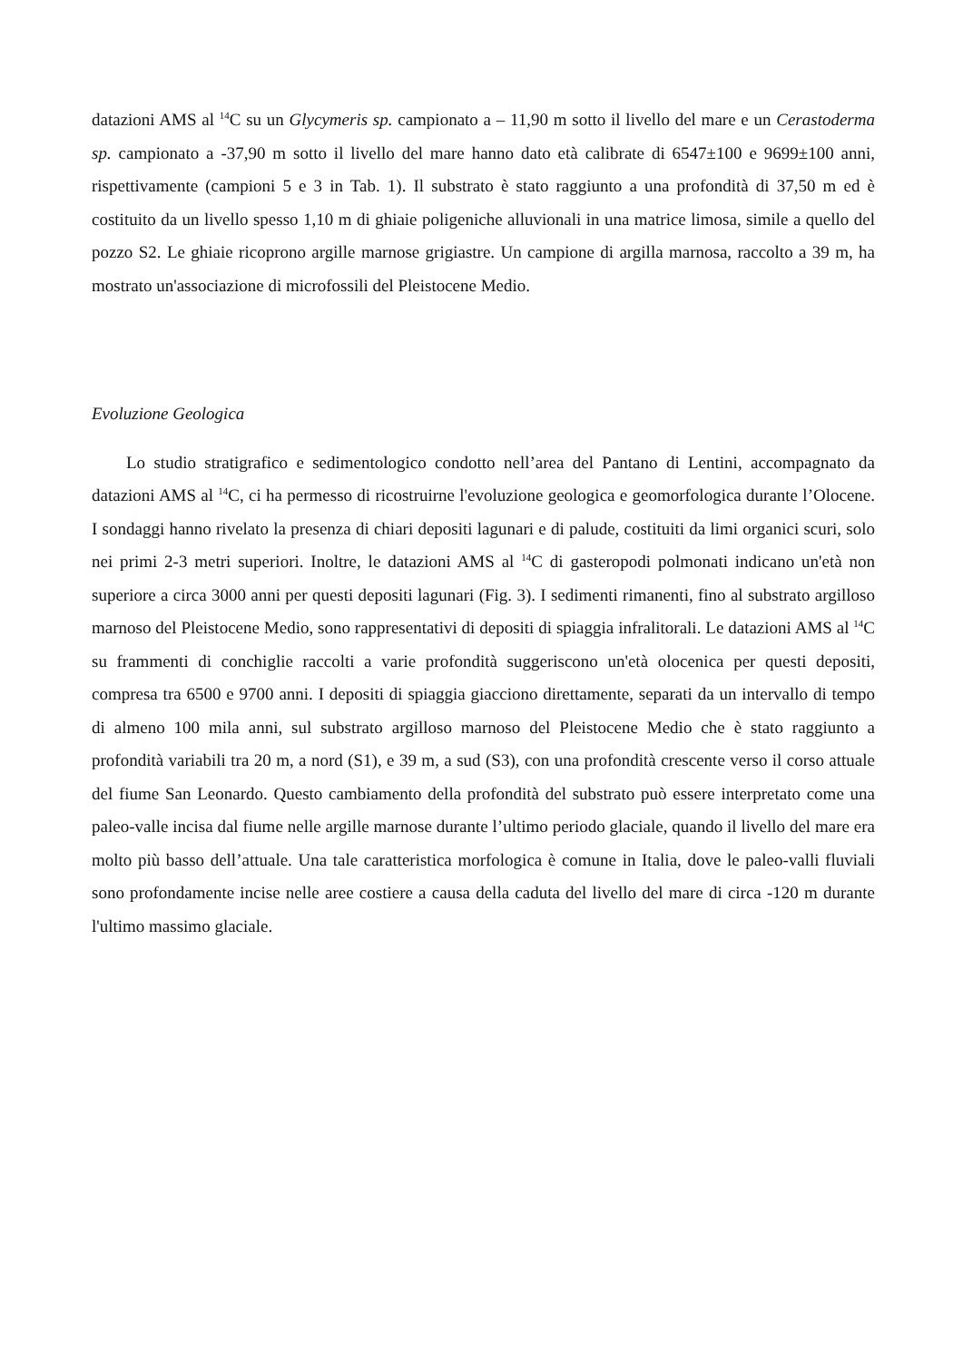datazioni AMS al <sup>14</sup>C su un Glycymeris sp. campionato a – 11,90 m sotto il livello del mare e un Cerastoderma sp. campionato a -37,90 m sotto il livello del mare hanno dato età calibrate di 6547±100 e 9699±100 anni, rispettivamente (campioni 5 e 3 in Tab. 1). Il substrato è stato raggiunto a una profondità di 37,50 m ed è costituito da un livello spesso 1,10 m di ghiaie poligeniche alluvionali in una matrice limosa, simile a quello del pozzo S2. Le ghiaie ricoprono argille marnose grigiastre. Un campione di argilla marnosa, raccolto a 39 m, ha mostrato un'associazione di microfossili del Pleistocene Medio.
Evoluzione Geologica
Lo studio stratigrafico e sedimentologico condotto nell’area del Pantano di Lentini, accompagnato da datazioni AMS al <sup>14</sup>C, ci ha permesso di ricostruirne l'evoluzione geologica e geomorfologica durante l’Olocene. I sondaggi hanno rivelato la presenza di chiari depositi lagunari e di palude, costituiti da limi organici scuri, solo nei primi 2-3 metri superiori. Inoltre, le datazioni AMS al <sup>14</sup>C di gasteropodi polmonati indicano un'età non superiore a circa 3000 anni per questi depositi lagunari (Fig. 3). I sedimenti rimanenti, fino al substrato argilloso marnoso del Pleistocene Medio, sono rappresentativi di depositi di spiaggia infralitorali. Le datazioni AMS al <sup>14</sup>C su frammenti di conchiglie raccolti a varie profondità suggeriscono un'età olocenica per questi depositi, compresa tra 6500 e 9700 anni. I depositi di spiaggia giacciono direttamente, separati da un intervallo di tempo di almeno 100 mila anni, sul substrato argilloso marnoso del Pleistocene Medio che è stato raggiunto a profondità variabili tra 20 m, a nord (S1), e 39 m, a sud (S3), con una profondità crescente verso il corso attuale del fiume San Leonardo. Questo cambiamento della profondità del substrato può essere interpretato come una paleo-valle incisa dal fiume nelle argille marnose durante l’ultimo periodo glaciale, quando il livello del mare era molto più basso dell’attuale. Una tale caratteristica morfologica è comune in Italia, dove le paleo-valli fluviali sono profondamente incise nelle aree costiere a causa della caduta del livello del mare di circa -120 m durante l'ultimo massimo glaciale.